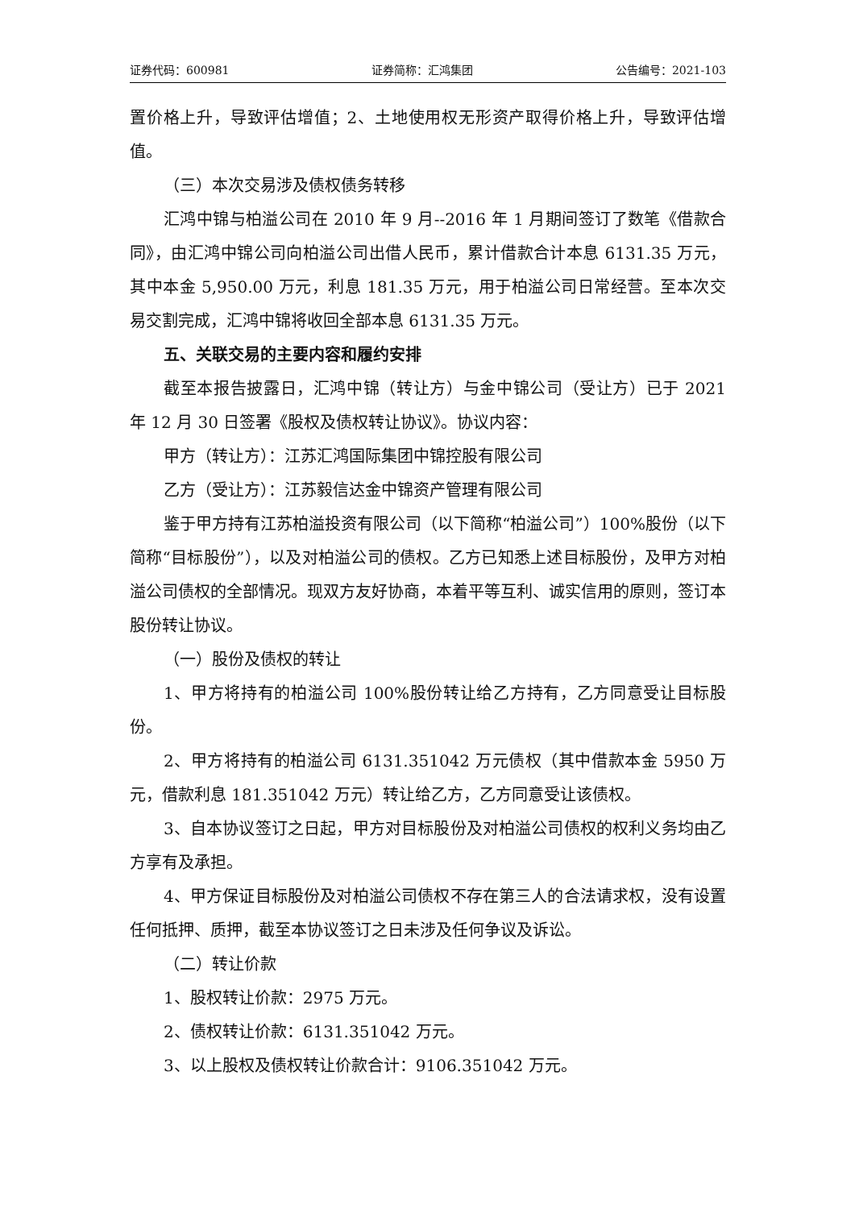证券代码：600981 证券简称：汇鸿集团 公告编号：2021-103
置价格上升，导致评估增值；2、土地使用权无形资产取得价格上升，导致评估增值。
（三）本次交易涉及债权债务转移
汇鸿中锦与柏溢公司在 2010 年 9 月--2016 年 1 月期间签订了数笔《借款合同》，由汇鸿中锦公司向柏溢公司出借人民币，累计借款合计本息 6131.35 万元，其中本金 5,950.00 万元，利息 181.35 万元，用于柏溢公司日常经营。至本次交易交割完成，汇鸿中锦将收回全部本息 6131.35 万元。
五、关联交易的主要内容和履约安排
截至本报告披露日，汇鸿中锦（转让方）与金中锦公司（受让方）已于 2021 年 12 月 30 日签署《股权及债权转让协议》。协议内容：
甲方（转让方）：江苏汇鸿国际集团中锦控股有限公司
乙方（受让方）：江苏毅信达金中锦资产管理有限公司
鉴于甲方持有江苏柏溢投资有限公司（以下简称“柏溢公司”）100%股份（以下简称“目标股份”），以及对柏溢公司的债权。乙方已知悉上述目标股份，及甲方对柏溢公司债权的全部情况。现双方友好协商，本着平等互利、诚实信用的原则，签订本股份转让协议。
（一）股份及债权的转让
1、甲方将持有的柏溢公司 100%股份转让给乙方持有，乙方同意受让目标股份。
2、甲方将持有的柏溢公司 6131.351042 万元债权（其中借款本金 5950 万元，借款利息 181.351042 万元）转让给乙方，乙方同意受让该债权。
3、自本协议签订之日起，甲方对目标股份及对柏溢公司债权的权利义务均由乙方享有及承担。
4、甲方保证目标股份及对柏溢公司债权不存在第三人的合法请求权，没有设置任何抵押、质押，截至本协议签订之日未涉及任何争议及诉讼。
（二）转让价款
1、股权转让价款：2975 万元。
2、债权转让价款：6131.351042 万元。
3、以上股权及债权转让价款合计：9106.351042 万元。